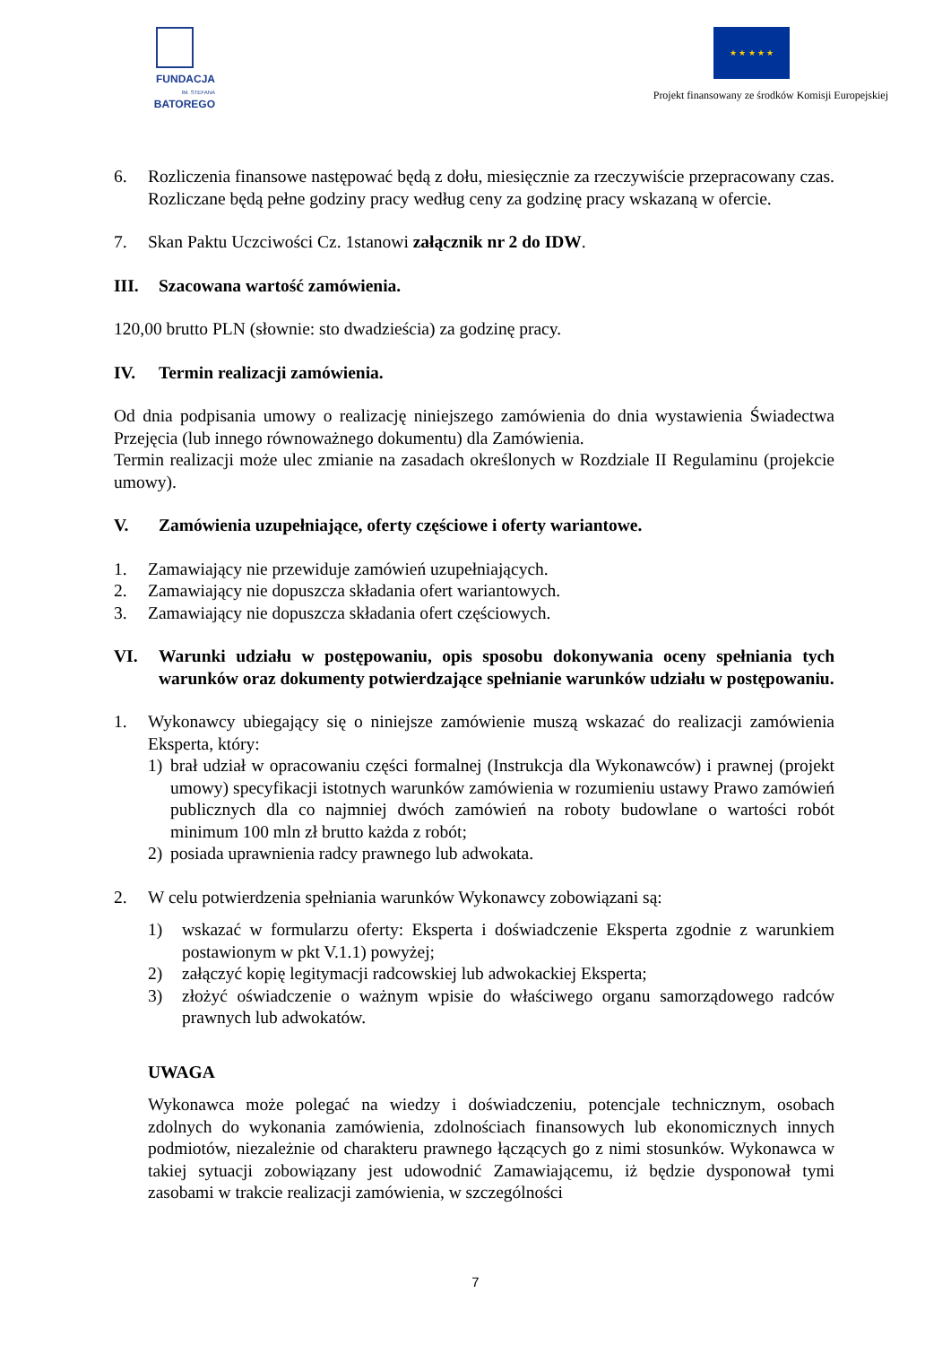FUNDACJA
IM. STEFANA BATOREGO
★ ★ ★ ★ ★
Projekt finansowany ze środków Komisji Europejskiej
6. Rozliczenia finansowe następować będą z dołu, miesięcznie za rzeczywiście przepracowany czas. Rozliczane będą pełne godziny pracy według ceny za godzinę pracy wskazaną w ofercie.
7. Skan Paktu Uczciwości Cz. 1stanowi załącznik nr 2 do IDW.
III. Szacowana wartość zamówienia.
120,00 brutto PLN (słownie: sto dwadzieścia) za godzinę pracy.
IV. Termin realizacji zamówienia.
Od dnia podpisania umowy o realizację niniejszego zamówienia do dnia wystawienia Świadectwa Przejęcia (lub innego równoważnego dokumentu) dla Zamówienia.
Termin realizacji może ulec zmianie na zasadach określonych w Rozdziale II Regulaminu (projekcie umowy).
V. Zamówienia uzupełniające, oferty częściowe i oferty wariantowe.
1. Zamawiający nie przewiduje zamówień uzupełniających.
2. Zamawiający nie dopuszcza składania ofert wariantowych.
3. Zamawiający nie dopuszcza składania ofert częściowych.
VI. Warunki udziału w postępowaniu, opis sposobu dokonywania oceny spełniania tych warunków oraz dokumenty potwierdzające spełnianie warunków udziału w postępowaniu.
1. Wykonawcy ubiegający się o niniejsze zamówienie muszą wskazać do realizacji zamówienia Eksperta, który:
1) brał udział w opracowaniu części formalnej (Instrukcja dla Wykonawców) i prawnej (projekt umowy) specyfikacji istotnych warunków zamówienia w rozumieniu ustawy Prawo zamówień publicznych dla co najmniej dwóch zamówień na roboty budowlane o wartości robót minimum 100 mln zł brutto każda z robót;
2) posiada uprawnienia radcy prawnego lub adwokata.
2. W celu potwierdzenia spełniania warunków Wykonawcy zobowiązani są:
1) wskazać w formularzu oferty: Eksperta i doświadczenie Eksperta zgodnie z warunkiem postawionym w pkt V.1.1) powyżej;
2) załączyć kopię legitymacji radcowskiej lub adwokackiej Eksperta;
3) złożyć oświadczenie o ważnym wpisie do właściwego organu samorządowego radców prawnych lub adwokatów.
UWAGA
Wykonawca może polegać na wiedzy i doświadczeniu, potencjale technicznym, osobach zdolnych do wykonania zamówienia, zdolnościach finansowych lub ekonomicznych innych podmiotów, niezależnie od charakteru prawnego łączących go z nimi stosunków. Wykonawca w takiej sytuacji zobowiązany jest udowodnić Zamawiającemu, iż będzie dysponował tymi zasobami w trakcie realizacji zamówienia, w szczególności
7